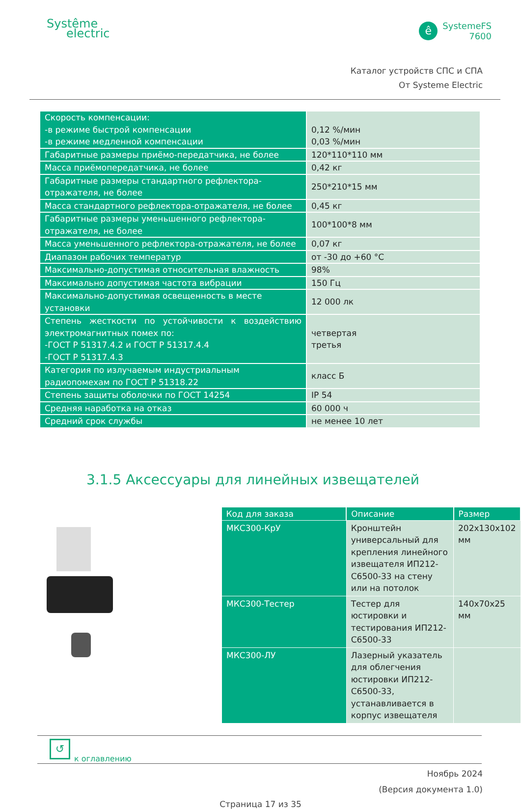Systême
electric
ê
SystemeFS
7600
Каталог устройств СПС и СПА
От Systeme Electric
| Скорость компенсации: -в режиме быстрой компенсации -в режиме медленной компенсации | 0,12 %/мин 0,03 %/мин |
| Габаритные размеры приёмо-передатчика, не более | 120*110*110 мм |
| Масса приёмопередатчика, не более | 0,42 кг |
| Габаритные размеры стандартного рефлектора-отражателя, не более | 250*210*15 мм |
| Масса стандартного рефлектора-отражателя, не более | 0,45 кг |
| Габаритные размеры уменьшенного рефлектора-отражателя, не более | 100*100*8 мм |
| Масса уменьшенного рефлектора-отражателя, не более | 0,07 кг |
| Диапазон рабочих температур | от -30 до +60 °С |
| Максимально-допустимая относительная влажность | 98% |
| Максимально допустимая частота вибрации | 150 Гц |
| Максимально-допустимая освещенность в месте установки | 12 000 лк |
| Степень жесткости по устойчивости к воздействию электромагнитных помех по: -ГОСТ Р 51317.4.2 и ГОСТ Р 51317.4.4 -ГОСТ Р 51317.4.3 | четвертая третья |
| Категория по излучаемым индустриальным радиопомехам по ГОСТ Р 51318.22 | класс Б |
| Степень защиты оболочки по ГОСТ 14254 | IP 54 |
| Средняя наработка на отказ | 60 000 ч |
| Средний срок службы | не менее 10 лет |
3.1.5 Аксессуары для линейных извещателей
| Код для заказа | Описание | Размер |
| --- | --- | --- |
| МКС300-КрУ | Кронштейн универсальный для крепления линейного извещателя ИП212-С6500-33 на стену или на потолок | 202х130х102 мм |
| МКС300-Тестер | Тестер для юстировки и тестирования ИП212-С6500-33 | 140х70х25 мм |
| МКС300-ЛУ | Лазерный указатель для облегчения юстировки ИП212-С6500-33, устанавливается в корпус извещателя | |
↺
к оглавлению
Ноябрь 2024
(Версия документа 1.0)
Страница 17 из 35